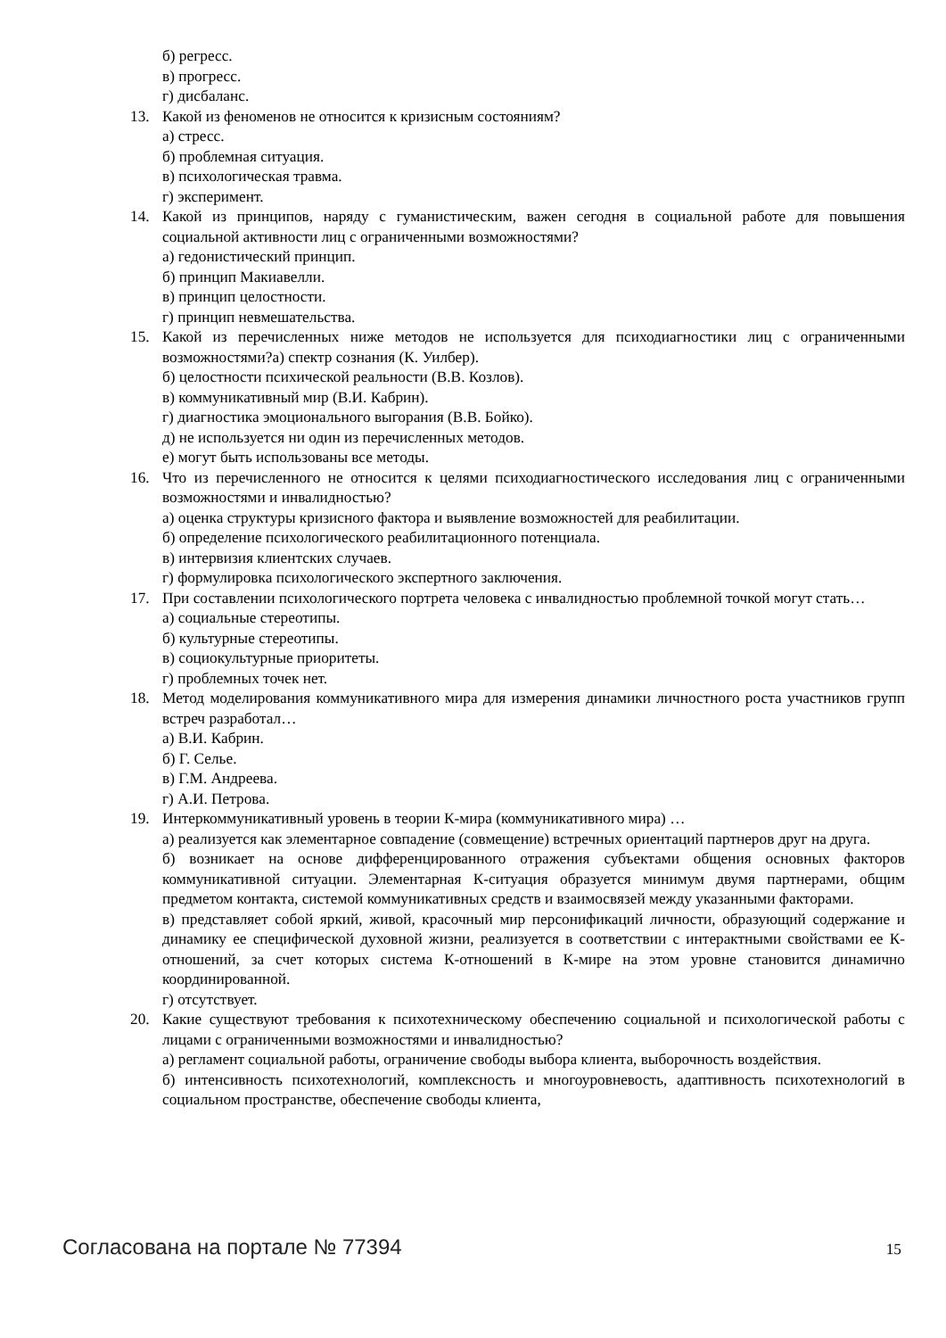б) регресс.
в) прогресс.
г) дисбаланс.
13. Какой из феноменов не относится к кризисным состояниям?
а) стресс.
б) проблемная ситуация.
в) психологическая травма.
г) эксперимент.
14. Какой из принципов, наряду с гуманистическим, важен сегодня в социальной работе для повышения социальной активности лиц с ограниченными возможностями?
а) гедонистический принцип.
б) принцип Макиавелли.
в) принцип целостности.
г) принцип невмешательства.
15. Какой из перечисленных ниже методов не используется для психодиагностики лиц с ограниченными возможностями?а) спектр сознания (К. Уилбер).
б) целостности психической реальности (В.В. Козлов).
в) коммуникативный мир (В.И. Кабрин).
г) диагностика эмоционального выгорания (В.В. Бойко).
д) не используется ни один из перечисленных методов.
е) могут быть использованы все методы.
16. Что из перечисленного не относится к целями психодиагностического исследования лиц с ограниченными возможностями и инвалидностью?
а) оценка структуры кризисного фактора и выявление возможностей для реабилитации.
б) определение психологического реабилитационного потенциала.
в) интервизия клиентских случаев.
г) формулировка психологического экспертного заключения.
17. При составлении психологического портрета человека с инвалидностью проблемной точкой могут стать…
а) социальные стереотипы.
б) культурные стереотипы.
в) социокультурные приоритеты.
г) проблемных точек нет.
18. Метод моделирования коммуникативного мира для измерения динамики личностного роста участников групп встреч разработал…
а) В.И. Кабрин.
б) Г. Селье.
в) Г.М. Андреева.
г) А.И. Петрова.
19. Интеркоммуникативный уровень в теории К-мира (коммуникативного мира) …
а) реализуется как элементарное совпадение (совмещение) встречных ориентаций партнеров друг на друга.
б) возникает на основе дифференцированного отражения субъектами общения основных факторов коммуникативной ситуации. Элементарная К-ситуация образуется минимум двумя партнерами, общим предметом контакта, системой коммуникативных средств и взаимосвязей между указанными факторами.
в) представляет собой яркий, живой, красочный мир персонификаций личности, образующий содержание и динамику ее специфической духовной жизни, реализуется в соответствии с интерактными свойствами ее К-отношений, за счет которых система К-отношений в К-мире на этом уровне становится динамично координированной.
г) отсутствует.
20. Какие существуют требования к психотехническому обеспечению социальной и психологической работы с лицами с ограниченными возможностями и инвалидностью?
а) регламент социальной работы, ограничение свободы выбора клиента, выборочность воздействия.
б) интенсивность психотехнологий, комплексность и многоуровневость, адаптивность психотехнологий в социальном пространстве, обеспечение свободы клиента,
Согласована на портале № 77394 15